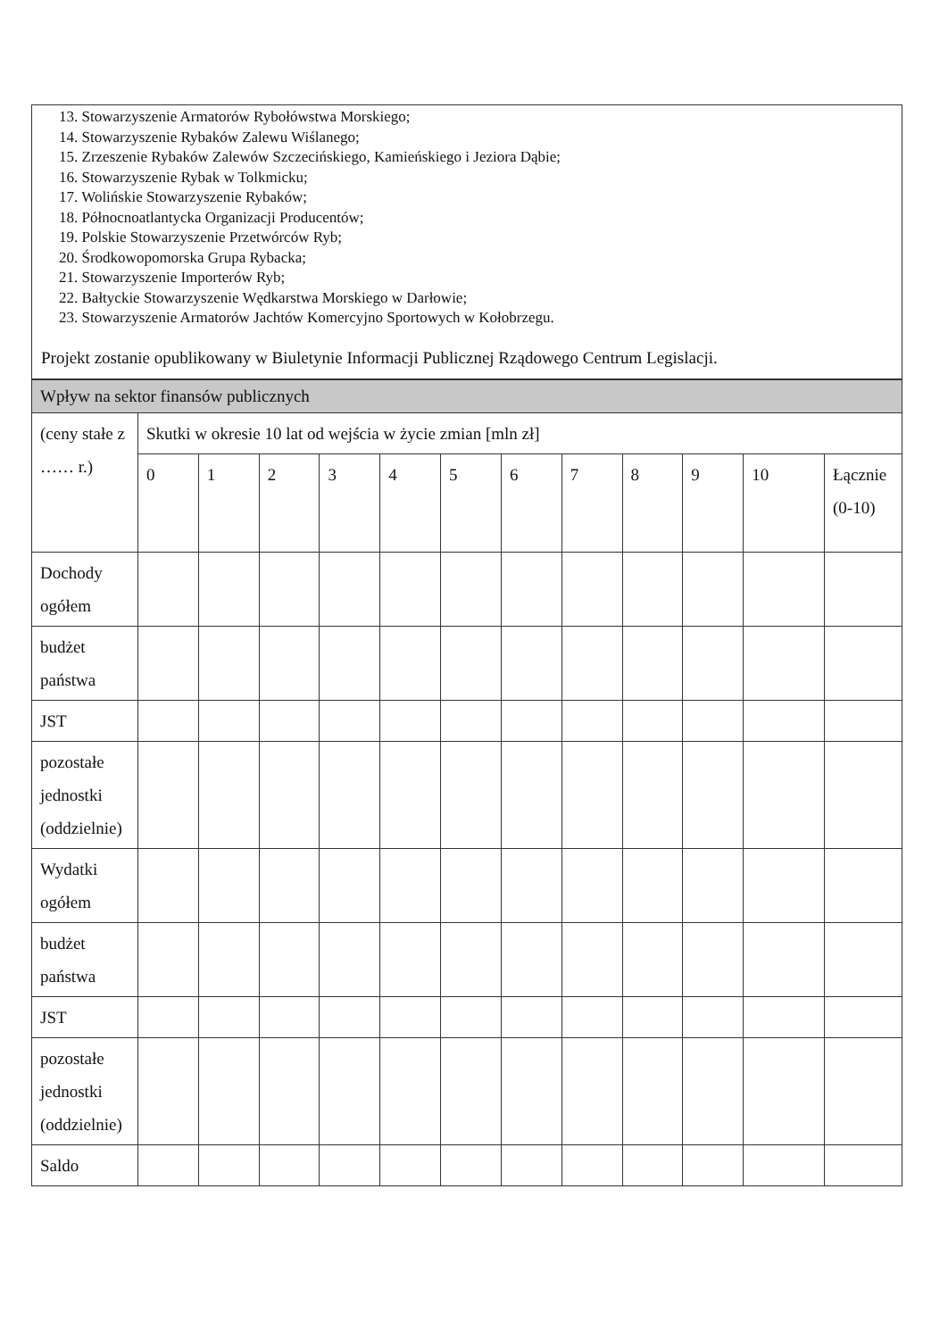13. Stowarzyszenie Armatorów Rybołówstwa Morskiego;
14. Stowarzyszenie Rybaków Zalewu Wiślanego;
15. Zrzeszenie Rybaków Zalewów Szczecińskiego, Kamieńskiego i Jeziora Dąbie;
16. Stowarzyszenie Rybak w Tolkmicku;
17. Wolińskie Stowarzyszenie Rybaków;
18. Północnoatlantycka Organizacji Producentów;
19. Polskie Stowarzyszenie Przetwórców Ryb;
20. Środkowopomorska Grupa Rybacka;
21. Stowarzyszenie Importerów Ryb;
22. Bałtyckie Stowarzyszenie Wędkarstwa Morskiego w Darłowie;
23. Stowarzyszenie Armatorów Jachtów Komercyjno Sportowych w Kołobrzegu.
Projekt zostanie opublikowany w Biuletynie Informacji Publicznej Rządowego Centrum Legislacji.
| Wpływ na sektor finansów publicznych | | | | | | | | | | | | |
| --- | --- | --- | --- | --- | --- | --- | --- | --- | --- | --- | --- | --- |
| (ceny stałe z …… r.) | Skutki w okresie 10 lat od wejścia w życie zmian [mln zł] | | | | | | | | | | | |
| | 0 | 1 | 2 | 3 | 4 | 5 | 6 | 7 | 8 | 9 | 10 | Łącznie (0-10) |
| Dochody ogółem | | | | | | | | | | | | |
| budżet państwa | | | | | | | | | | | | |
| JST | | | | | | | | | | | | |
| pozostałe jednostki (oddzielnie) | | | | | | | | | | | | |
| Wydatki ogółem | | | | | | | | | | | | |
| budżet państwa | | | | | | | | | | | | |
| JST | | | | | | | | | | | | |
| pozostałe jednostki (oddzielnie) | | | | | | | | | | | | |
| Saldo | | | | | | | | | | | | |